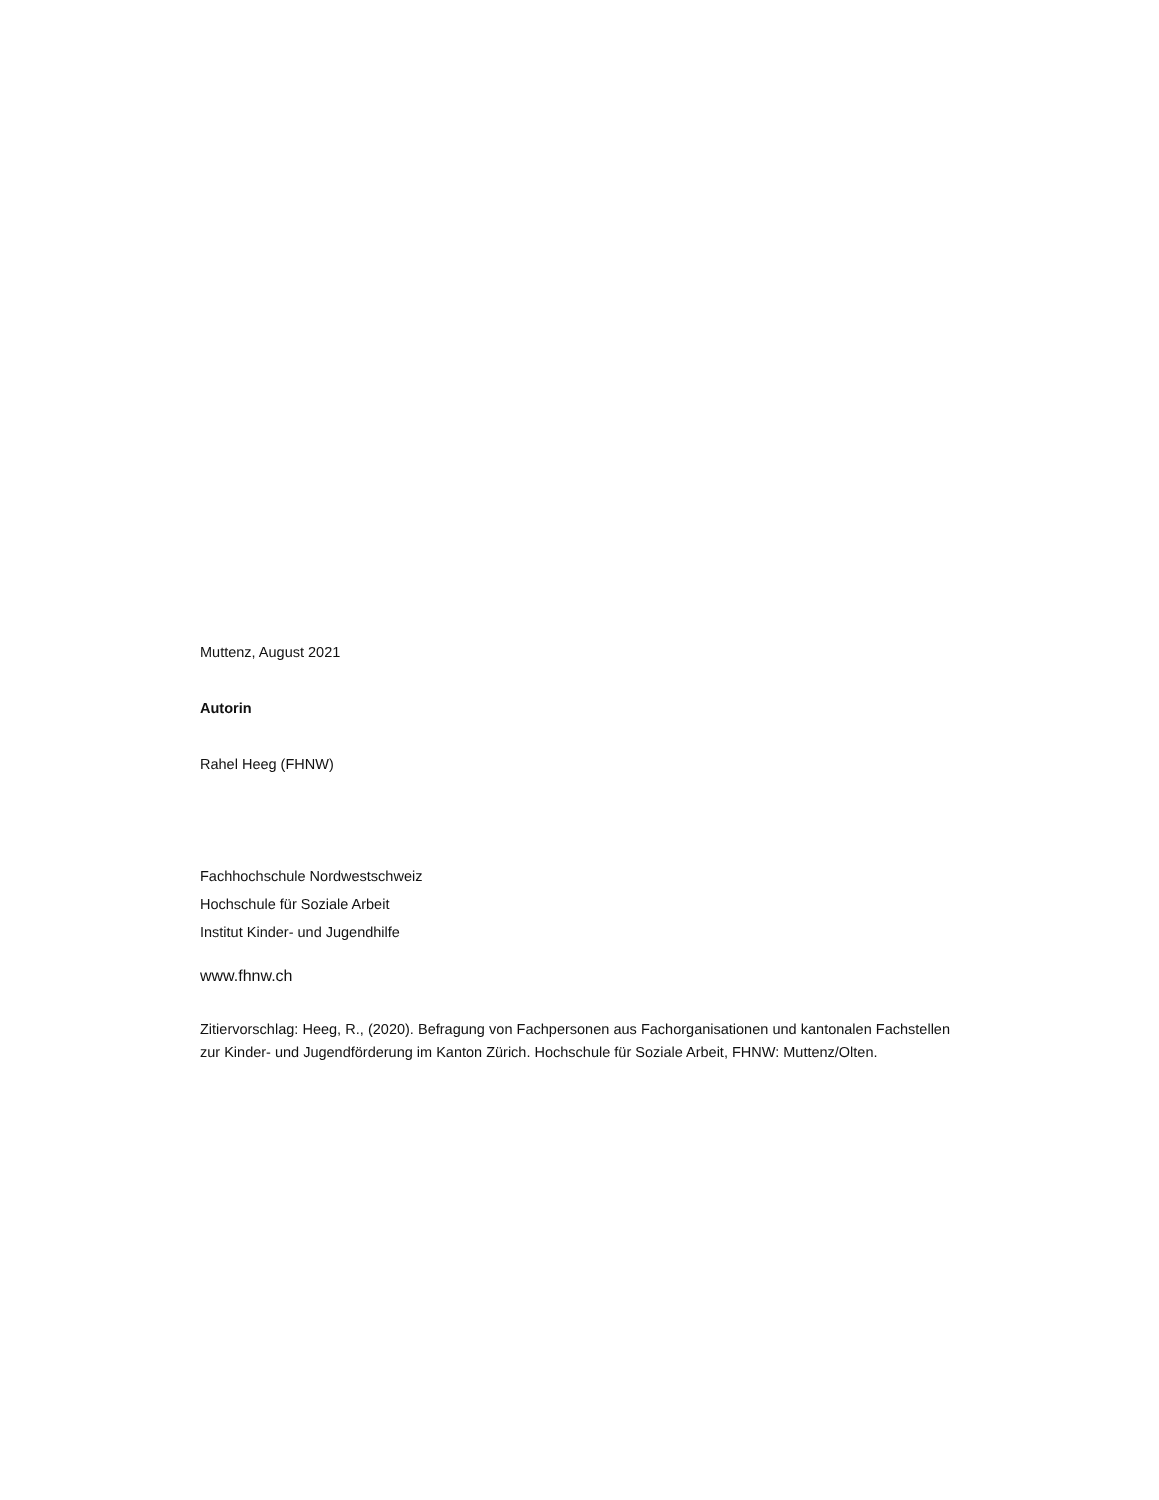Muttenz, August 2021
Autorin
Rahel Heeg (FHNW)
Fachhochschule Nordwestschweiz
Hochschule für Soziale Arbeit
Institut Kinder- und Jugendhilfe
www.fhnw.ch
Zitiervorschlag: Heeg, R., (2020). Befragung von Fachpersonen aus Fachorganisationen und kantonalen Fachstellen zur Kinder- und Jugendförderung im Kanton Zürich. Hochschule für Soziale Arbeit, FHNW: Muttenz/Olten.